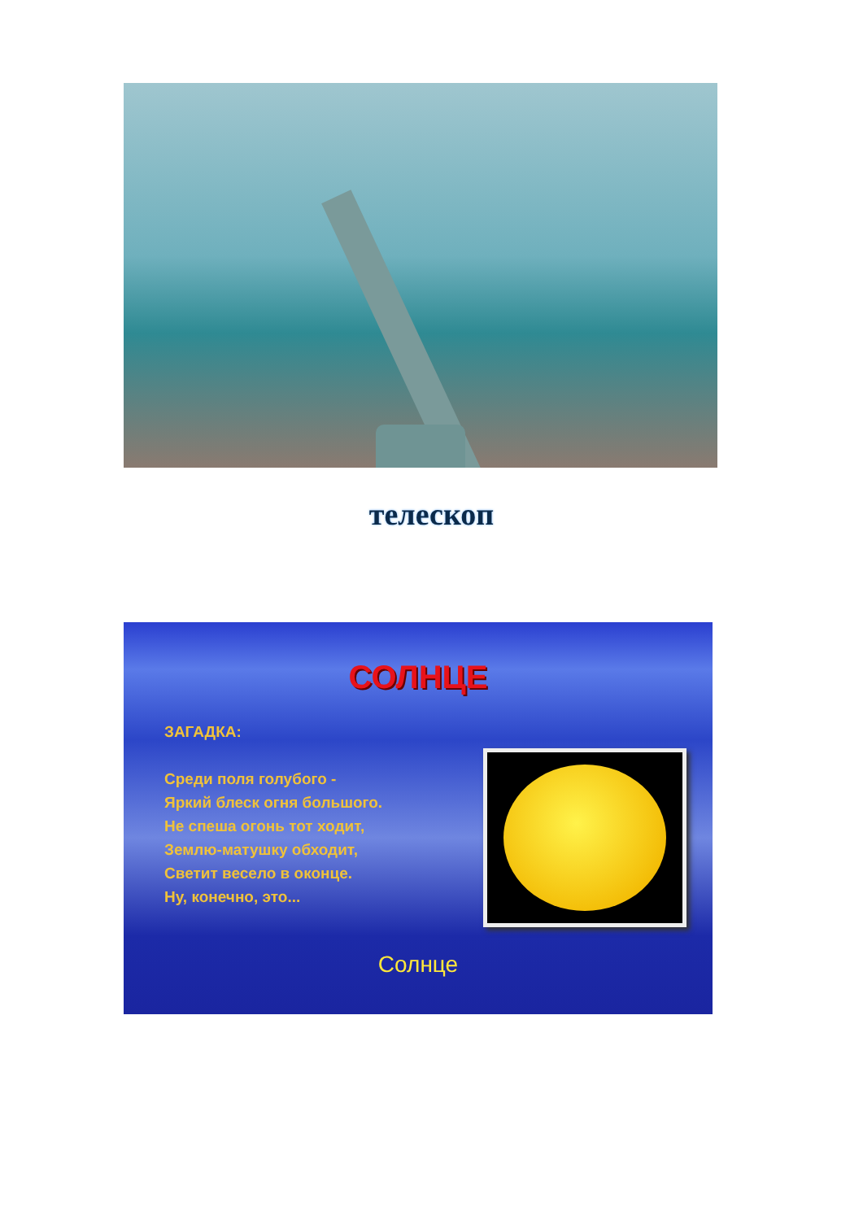телескоп
СОЛНЦЕ
ЗАГАДКА:
Среди поля голубого -
Яркий блеск огня большого.
Не спеша огонь тот ходит,
Землю-матушку обходит,
Светит весело в оконце.
Ну, конечно, это...
Солнце